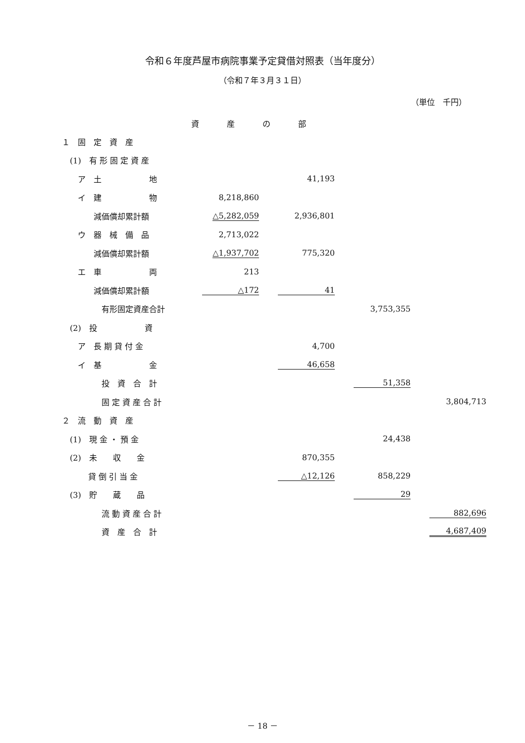令和６年度芦屋市病院事業予定貸借対照表（当年度分）
（令和７年３月３１日）
（単位　千円）
資産の部
| １ 固 定 資 産 | | | | |
| (1) 有 形 固 定 資 産 | | | | |
| ア 土 地 | | 41,193 | | |
| イ 建 物 | 8,218,860 | | | |
| 減価償却累計額 | △5,282,059 | 2,936,801 | | |
| ウ 器 械 備 品 | 2,713,022 | | | |
| 減価償却累計額 | △1,937,702 | 775,320 | | |
| エ 車 両 | 213 | | | |
| 減価償却累計額 | △172 | 41 | | |
| 有形固定資産合計 | | | 3,753,355 | |
| (2) 投 資 | | | | |
| ア 長 期 貸 付 金 | | 4,700 | | |
| イ 基 金 | | 46,658 | | |
| 投 資 合 計 | | | 51,358 | |
| 固 定 資 産 合 計 | | | | 3,804,713 |
| ２ 流 動 資 産 | | | | |
| (1) 現 金 ・ 預 金 | | | 24,438 | |
| (2) 未 収 金 | | 870,355 | | |
| 貸 倒 引 当 金 | | △12,126 | 858,229 | |
| (3) 貯 蔵 品 | | | 29 | |
| 流 動 資 産 合 計 | | | | 882,696 |
| 資 産 合 計 | | | | 4,687,409 |
－ 18 －